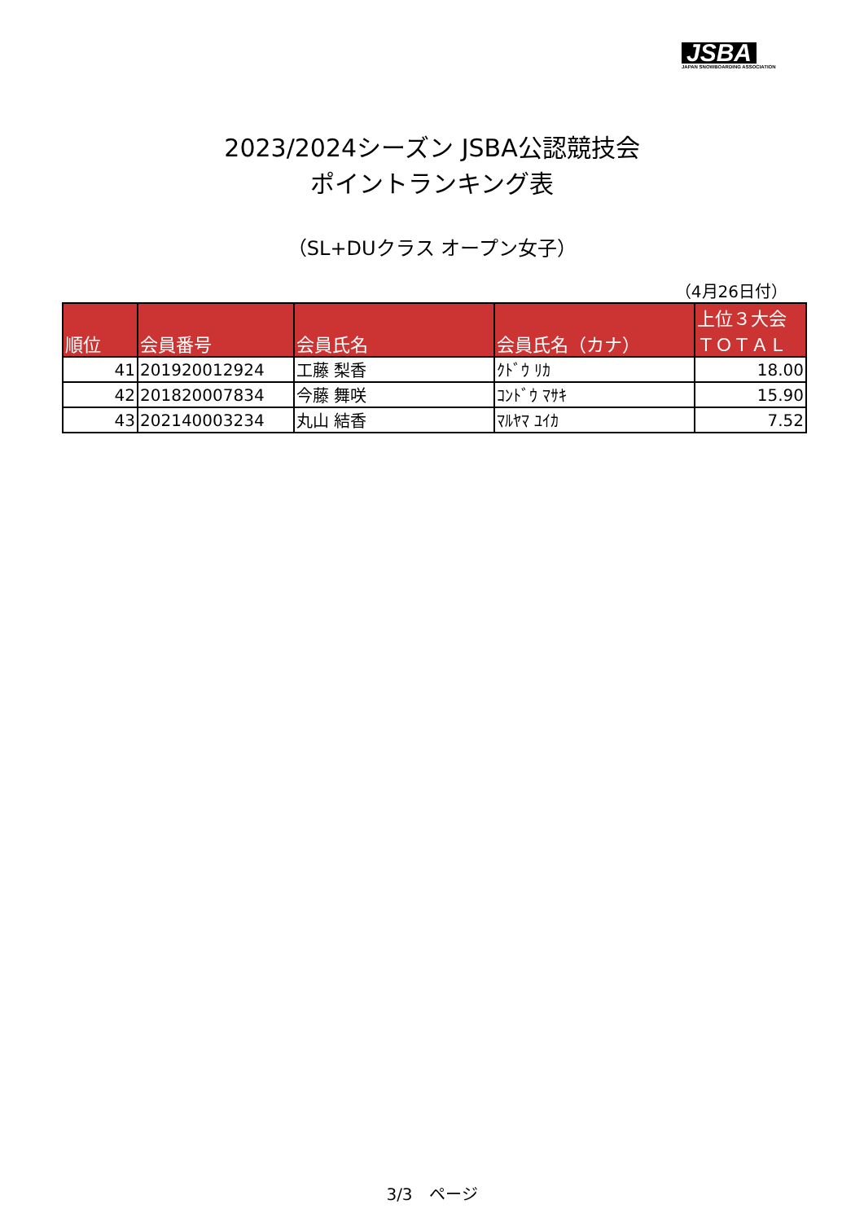JSBA
JAPAN SNOWBOARDING ASSOCIATION
2023/2024シーズン JSBA公認競技会
ポイントランキング表
（SL+DUクラス オープン女子）
（4月26日付）
| 順位 | 会員番号 | 会員氏名 | 会員氏名（カナ） | 上位３大会 ＴＯＴＡＬ |
| --- | --- | --- | --- | --- |
| 41 | 201920012924 | 工藤 梨香 | ｸﾄﾞｳ ﾘｶ | 18.00 |
| 42 | 201820007834 | 今藤 舞咲 | ｺﾝﾄﾞｳ ﾏｻｷ | 15.90 |
| 43 | 202140003234 | 丸山 結香 | ﾏﾙﾔﾏ ﾕｲｶ | 7.52 |
3/3　ページ